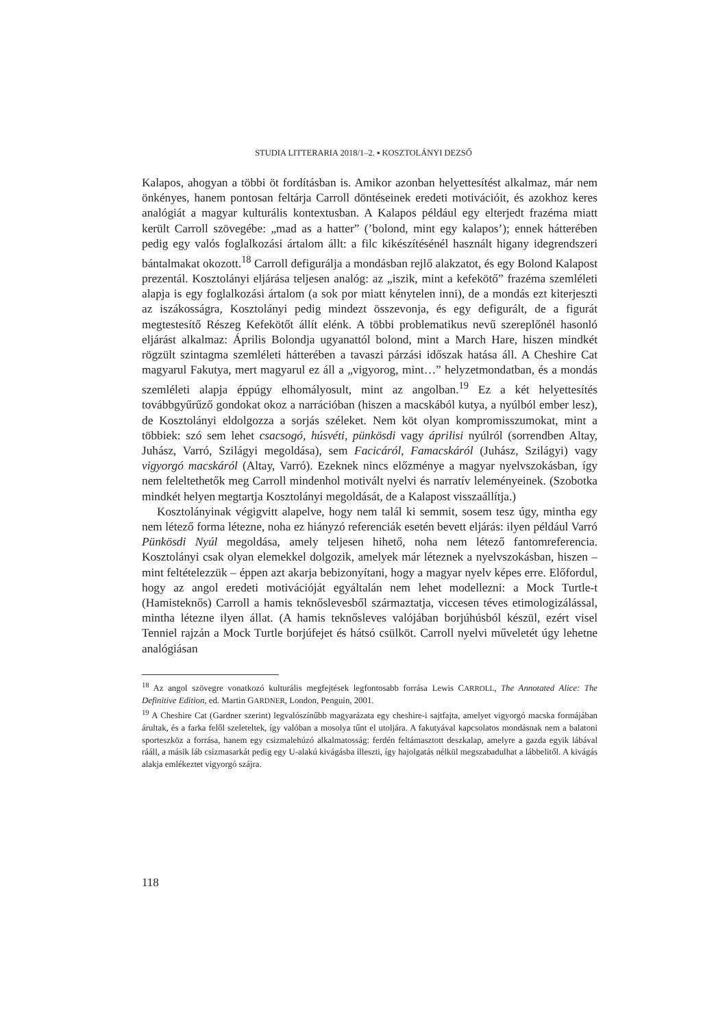STUDIA LITTERARIA 2018/1–2. ▪ KOSZTOLÁNYI DEZSŐ
Kalapos, ahogyan a többi öt fordításban is. Amikor azonban helyettesítést alkalmaz, már nem önkényes, hanem pontosan feltárja Carroll döntéseinek eredeti motivációit, és azokhoz keres analógiát a magyar kulturális kontextusban. A Kalapos például egy elterjedt frazéma miatt került Carroll szövegébe: „mad as a hatter” (’bolond, mint egy kalapos’); ennek hátterében pedig egy valós foglalkozási ártalom állt: a filc kikészítésénél használt higany idegrendszeri bántalmakat okozott.<sup>18</sup> Carroll defigurálja a mondásban rejlő alakzatot, és egy Bolond Kalapost prezentál. Kosztolányi eljárása teljesen analóg: az „iszik, mint a kefekötő” frazéma szemléleti alapja is egy foglalkozási ártalom (a sok por miatt kénytelen inni), de a mondás ezt kiterjeszti az iszákosságra, Kosztolányi pedig mindezt összevonja, és egy defigurált, de a figurát megtestesítő Részeg Kefekötőt állít elénk. A többi problematikus nevű szereplőnél hasonló eljárást alkalmaz: Április Bolondja ugyanattól bolond, mint a March Hare, hiszen mindkét rögzült szintagma szemléleti hátterében a tavaszi párzási időszak hatása áll. A Cheshire Cat magyarul Fakutya, mert magyarul ez áll a „vigyorog, mint…” helyzetmondatban, és a mondás szemléleti alapja éppúgy elhomályosult, mint az angolban.<sup>19</sup> Ez a két helyettesítés továbbgyűrűző gondokat okoz a narrációban (hiszen a macskából kutya, a nyúlból ember lesz), de Kosztolányi eldolgozza a sorjás széleket. Nem köt olyan kompromisszumokat, mint a többiek: szó sem lehet csacsogó, húsvéti, pünkösdi vagy áprilisi nyúlról (sorrendben Altay, Juhász, Varró, Szilágyi megoldása), sem Facicáról, Famacskáról (Juhász, Szilágyi) vagy vigyorgó macskáról (Altay, Varró). Ezeknek nincs előzménye a magyar nyelvszokásban, így nem feleltethetők meg Carroll mindenhol motivált nyelvi és narratív leleményeinek. (Szobotka mindkét helyen megtartja Kosztolányi megoldását, de a Kalapost visszaállítja.)
Kosztolányinak végigvitt alapelve, hogy nem talál ki semmit, sosem tesz úgy, mintha egy nem létező forma létezne, noha ez hiányzó referenciák esetén bevett eljárás: ilyen például Varró Pünkösdi Nyúl megoldása, amely teljesen hihető, noha nem létező fantomreferencia. Kosztolányi csak olyan elemekkel dolgozik, amelyek már léteznek a nyelvszokásban, hiszen – mint feltételezzük – éppen azt akarja bebizonyítani, hogy a magyar nyelv képes erre. Előfordul, hogy az angol eredeti motivációját egyáltalán nem lehet modellezni: a Mock Turtle-t (Hamisteknős) Carroll a hamis teknőslevesből származtatja, viccesen téves etimologizálással, mintha létezne ilyen állat. (A hamis teknősleves valójában borjúhúsból készül, ezért visel Tenniel rajzán a Mock Turtle borjúfejet és hátsó csülköt. Carroll nyelvi műveletét úgy lehetne analógiásan
<sup>18</sup> Az angol szövegre vonatkozó kulturális megfejtések legfontosabb forrása Lewis CARROLL, The Annotated Alice: The Definitive Edition, ed. Martin GARDNER, London, Penguin, 2001.
<sup>19</sup> A Cheshire Cat (Gardner szerint) legvalószínűbb magyarázata egy cheshire-i sajtfajta, amelyet vigyorgó macska formájában árultak, és a farka felől szeleteltek, így valóban a mosolya tűnt el utoljára. A fakutyával kapcsolatos mondásnak nem a balatoni sporteszköz a forrása, hanem egy csizmalehúzó alkalmatosság: ferdén feltámasztott deszkalap, amelyre a gazda egyik lábával rááll, a másik láb csizmasarkát pedig egy U-alakú kivágásba illeszti, így hajolgatás nélkül megszabadulhat a lábbelitől. A kivágás alakja emlékeztet vigyorgó szájra.
118